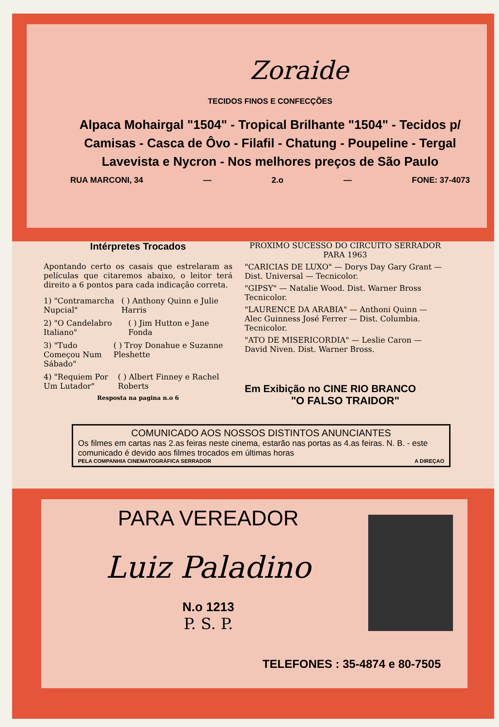Zoraide
TECIDOS FINOS E CONFECÇÕES
Alpaca Mohairgal "1504" - Tropical Brilhante "1504" - Tecidos p/ Camisas - Casca de Ôvo - Filafil - Chatung - Poupeline - Tergal Lavevista e Nycron - Nos melhores preços de São Paulo
RUA MARCONI, 34 — 2.o — FONE: 37-4073
Intérpretes Trocados
Apontando certo os casais que estrelaram as películas que citaremos abaixo, o leitor terá direito a 6 pontos para cada indicação correta.
1) "Contramarcha Nupcial" ( ) Anthony Quinn e Julie Harris
2) "O Candelabro Italiano" ( ) Jim Hutton e Jane Fonda
3) "Tudo Começou Num Sábado" ( ) Troy Donahue e Suzanne Pleshette
4) "Requiem Por Um Lutador" ( ) Albert Finney e Rachel Roberts
Resposta na pagina n.o 6
PROXIMO SUCESSO DO CIRCUITO SERRADOR PARA 1963
"CARICIAS DE LUXO" — Dorys Day Gary Grant — Dist. Universal — Tecnicolor.
"GIPSY" — Natalie Wood. Dist. Warner Bross Tecnicolor.
"LAURENCE DA ARABIA" — Anthoni Quinn — Alec Guinness José Ferrer — Dist. Columbia. Tecnicolor.
"ATO DE MISERICORDIA" — Leslie Caron — David Niven. Dist. Warner Bross.
Em Exibição no CINE RIO BRANCO
"O FALSO TRAIDOR"
COMUNICADO AOS NOSSOS DISTINTOS ANUNCIANTES
Os filmes em cartas nas 2.as feiras neste cinema, estarão nas portas as 4.as feiras. N. B. - este comunicado é devido aos filmes trocados em últimas horas
PELA COMPANHIA CINEMATOGRÁFICA SERRADOR A DIREÇAO
PARA VEREADOR
Luiz Paladino
N.o 1213
P. S. P.
TELEFONES : 35-4874 e 80-7505